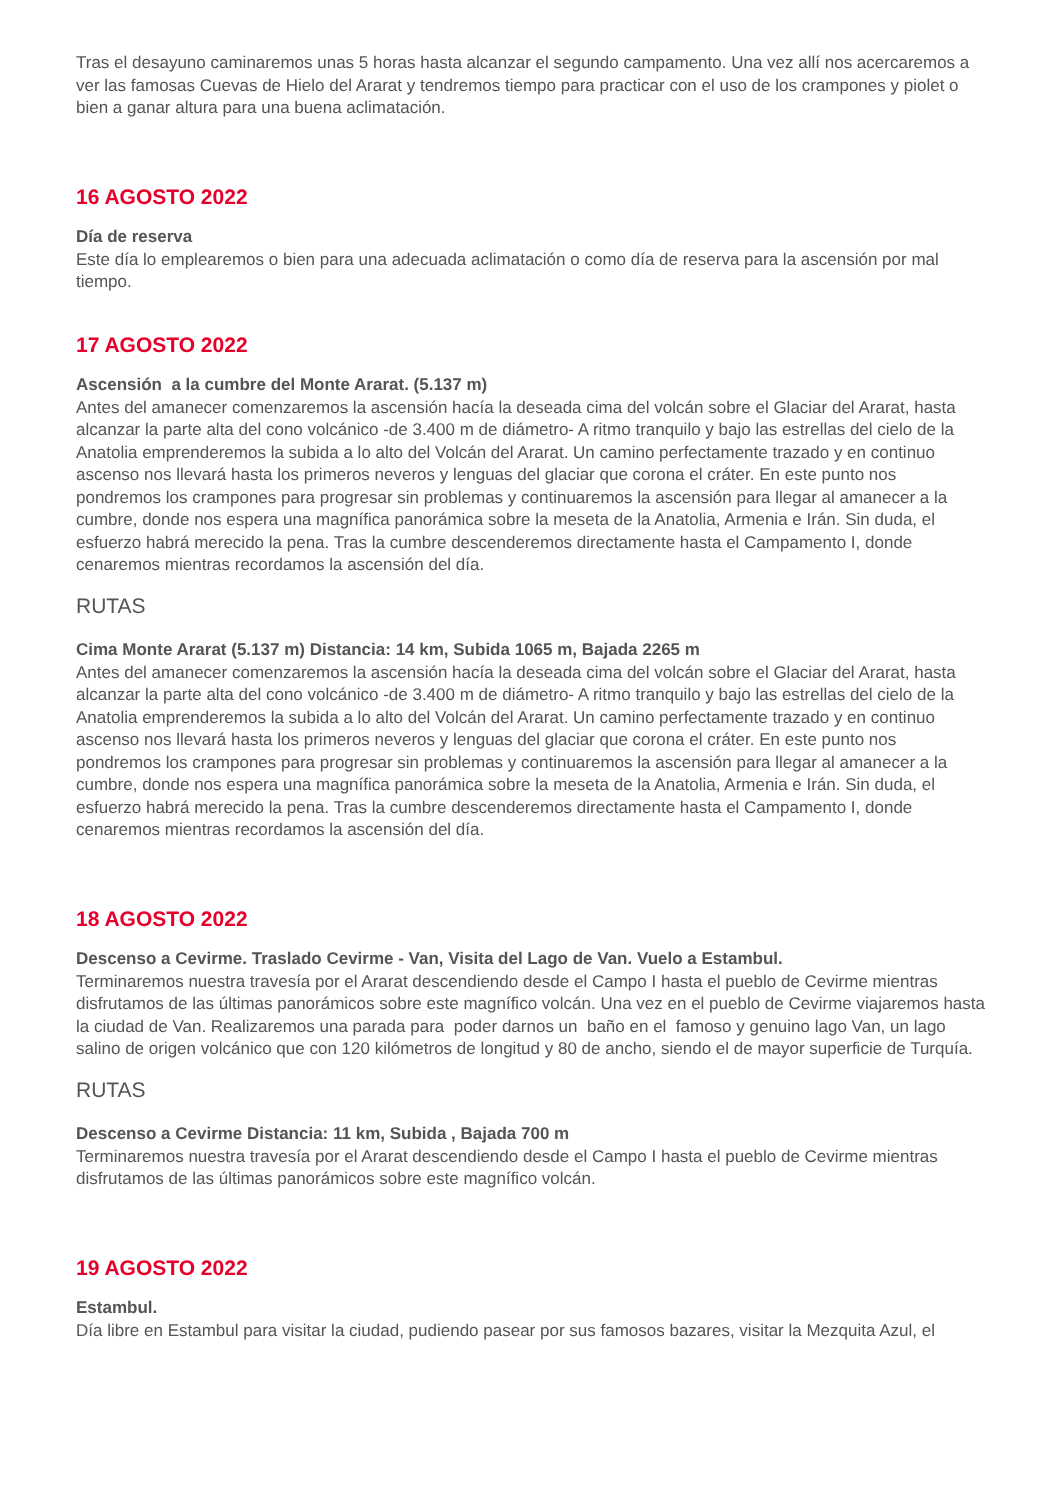Tras el desayuno caminaremos unas 5 horas hasta alcanzar el segundo campamento. Una vez allí nos acercaremos a ver las famosas Cuevas de Hielo del Ararat y tendremos tiempo para practicar con el uso de los crampones y piolet o bien a ganar altura para una buena aclimatación.
16 AGOSTO 2022
Día de reserva
Este día lo emplearemos o bien para una adecuada aclimatación o como día de reserva para la ascensión por mal tiempo.
17 AGOSTO 2022
Ascensión a la cumbre del Monte Ararat. (5.137 m)
Antes del amanecer comenzaremos la ascensión hacía la deseada cima del volcán sobre el Glaciar del Ararat, hasta alcanzar la parte alta del cono volcánico -de 3.400 m de diámetro- A ritmo tranquilo y bajo las estrellas del cielo de la Anatolia emprenderemos la subida a lo alto del Volcán del Ararat. Un camino perfectamente trazado y en continuo ascenso nos llevará hasta los primeros neveros y lenguas del glaciar que corona el cráter. En este punto nos pondremos los crampones para progresar sin problemas y continuaremos la ascensión para llegar al amanecer a la cumbre, donde nos espera una magnífica panorámica sobre la meseta de la Anatolia, Armenia e Irán. Sin duda, el esfuerzo habrá merecido la pena. Tras la cumbre descenderemos directamente hasta el Campamento I, donde cenaremos mientras recordamos la ascensión del día.
RUTAS
Cima Monte Ararat (5.137 m) Distancia: 14 km, Subida 1065 m, Bajada 2265 m
Antes del amanecer comenzaremos la ascensión hacía la deseada cima del volcán sobre el Glaciar del Ararat, hasta alcanzar la parte alta del cono volcánico -de 3.400 m de diámetro- A ritmo tranquilo y bajo las estrellas del cielo de la Anatolia emprenderemos la subida a lo alto del Volcán del Ararat. Un camino perfectamente trazado y en continuo ascenso nos llevará hasta los primeros neveros y lenguas del glaciar que corona el cráter. En este punto nos pondremos los crampones para progresar sin problemas y continuaremos la ascensión para llegar al amanecer a la cumbre, donde nos espera una magnífica panorámica sobre la meseta de la Anatolia, Armenia e Irán. Sin duda, el esfuerzo habrá merecido la pena. Tras la cumbre descenderemos directamente hasta el Campamento I, donde cenaremos mientras recordamos la ascensión del día.
18 AGOSTO 2022
Descenso a Cevirme. Traslado Cevirme - Van, Visita del Lago de Van. Vuelo a Estambul.
Terminaremos nuestra travesía por el Ararat descendiendo desde el Campo I hasta el pueblo de Cevirme mientras disfrutamos de las últimas panorámicos sobre este magnífico volcán. Una vez en el pueblo de Cevirme viajaremos hasta la ciudad de Van. Realizaremos una parada para poder darnos un baño en el famoso y genuino lago Van, un lago salino de origen volcánico que con 120 kilómetros de longitud y 80 de ancho, siendo el de mayor superficie de Turquía.
RUTAS
Descenso a Cevirme Distancia: 11 km, Subida , Bajada 700 m
Terminaremos nuestra travesía por el Ararat descendiendo desde el Campo I hasta el pueblo de Cevirme mientras disfrutamos de las últimas panorámicos sobre este magnífico volcán.
19 AGOSTO 2022
Estambul.
Día libre en Estambul para visitar la ciudad, pudiendo pasear por sus famosos bazares, visitar la Mezquita Azul, el